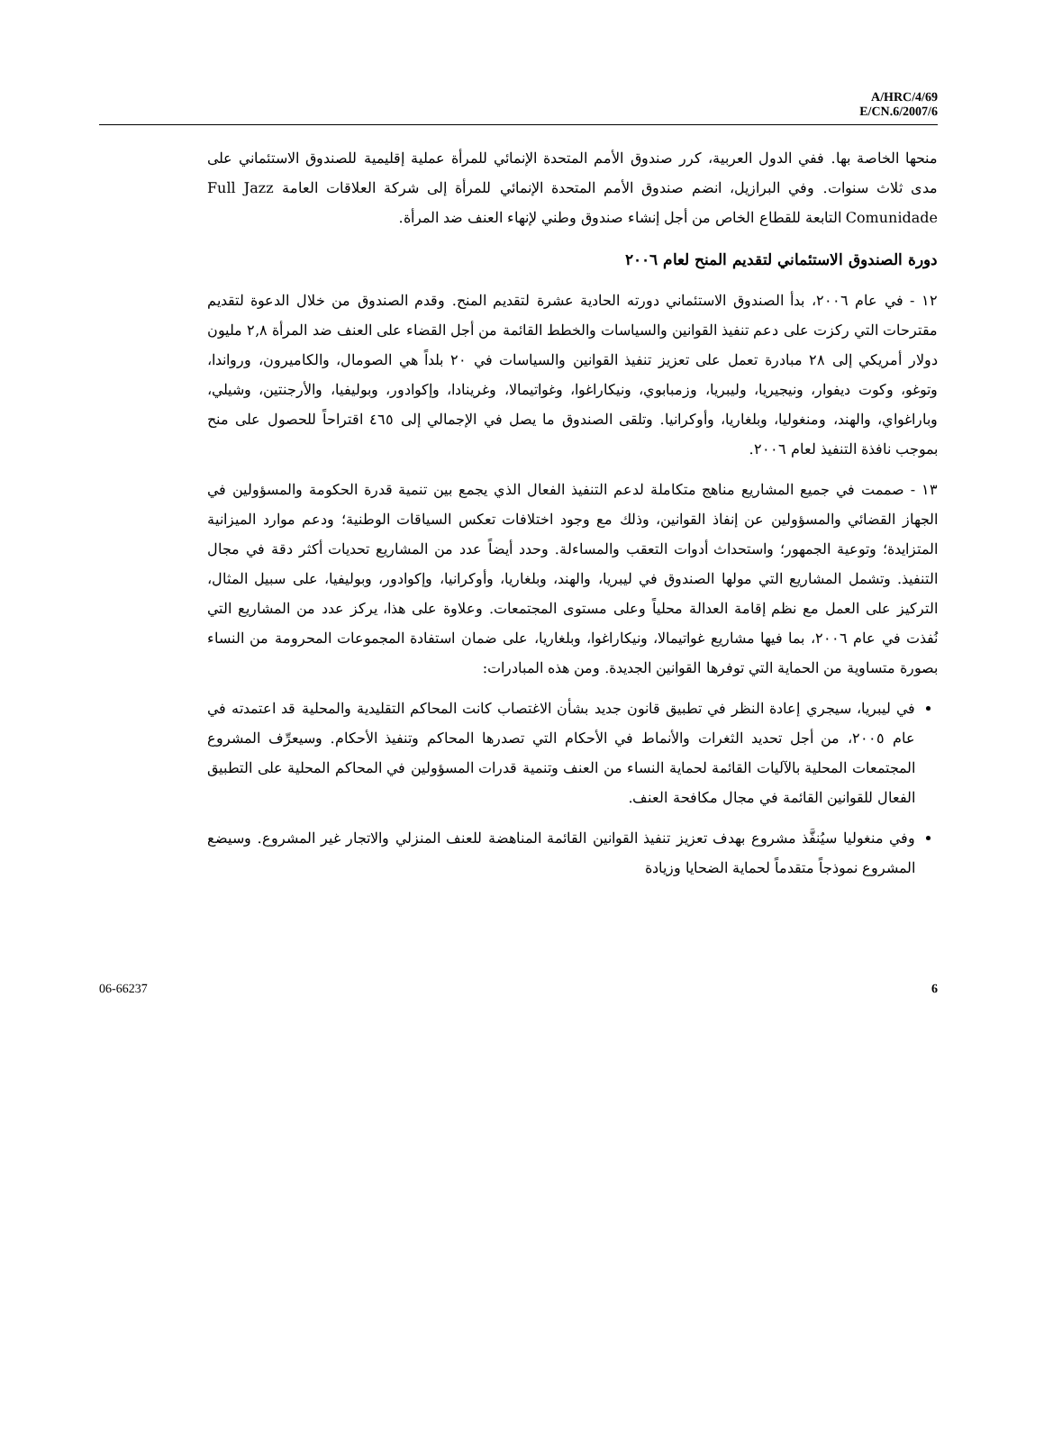A/HRC/4/69
E/CN.6/2007/6
منحها الخاصة بها. ففي الدول العربية، كرر صندوق الأمم المتحدة الإنمائي للمرأة عملية إقليمية للصندوق الاستئماني على مدى ثلاث سنوات. وفي البرازيل، انضم صندوق الأمم المتحدة الإنمائي للمرأة إلى شركة العلاقات العامة Full Jazz Comunidade التابعة للقطاع الخاص من أجل إنشاء صندوق وطني لإنهاء العنف ضد المرأة.
دورة الصندوق الاستئماني لتقديم المنح لعام ٢٠٠٦
١٢ - في عام ٢٠٠٦، بدأ الصندوق الاستئماني دورته الحادية عشرة لتقديم المنح. وقدم الصندوق من خلال الدعوة لتقديم مقترحات التي ركزت على دعم تنفيذ القوانين والسياسات والخطط القائمة من أجل القضاء على العنف ضد المرأة ٢,٨ مليون دولار أمريكي إلى ٢٨ مبادرة تعمل على تعزيز تنفيذ القوانين والسياسات في ٢٠ بلداً هي الصومال، والكاميرون، ورواندا، وتوغو، وكوت ديفوار، ونيجيريا، وليبريا، وزمبابوي، ونيكاراغوا، وغواتيمالا، وغرينادا، وإكوادور، وبوليفيا، والأرجنتين، وشيلي، وباراغواي، والهند، ومنغوليا، وبلغاريا، وأوكرانيا. وتلقى الصندوق ما يصل في الإجمالي إلى ٤٦٥ اقتراحاً للحصول على منح بموجب نافذة التنفيذ لعام ٢٠٠٦.
١٣ - صممت في جميع المشاريع مناهج متكاملة لدعم التنفيذ الفعال الذي يجمع بين تنمية قدرة الحكومة والمسؤولين في الجهاز القضائي والمسؤولين عن إنفاذ القوانين، وذلك مع وجود اختلافات تعكس السياقات الوطنية؛ ودعم موارد الميزانية المتزايدة؛ وتوعية الجمهور؛ واستحداث أدوات التعقب والمساءلة. وحدد أيضاً عدد من المشاريع تحديات أكثر دقة في مجال التنفيذ. وتشمل المشاريع التي مولها الصندوق في ليبريا، والهند، وبلغاريا، وأوكرانيا، وإكوادور، وبوليفيا، على سبيل المثال، التركيز على العمل مع نظم إقامة العدالة محلياً وعلى مستوى المجتمعات. وعلاوة على هذا، يركز عدد من المشاريع التي نُفذت في عام ٢٠٠٦، بما فيها مشاريع غواتيمالا، ونيكاراغوا، وبلغاريا، على ضمان استفادة المجموعات المحرومة من النساء بصورة متساوية من الحماية التي توفرها القوانين الجديدة. ومن هذه المبادرات:
في ليبريا، سيجري إعادة النظر في تطبيق قانون جديد بشأن الاغتصاب كانت المحاكم التقليدية والمحلية قد اعتمدته في عام ٢٠٠٥، من أجل تحديد الثغرات والأنماط في الأحكام التي تصدرها المحاكم وتنفيذ الأحكام. وسيعرِّف المشروع المجتمعات المحلية بالآليات القائمة لحماية النساء من العنف وتنمية قدرات المسؤولين في المحاكم المحلية على التطبيق الفعال للقوانين القائمة في مجال مكافحة العنف.
وفي منغوليا سيُنفَّذ مشروع بهدف تعزيز تنفيذ القوانين القائمة المناهضة للعنف المنزلي والاتجار غير المشروع. وسيضع المشروع نموذجاً متقدماً لحماية الضحايا وزيادة
06-66237 6